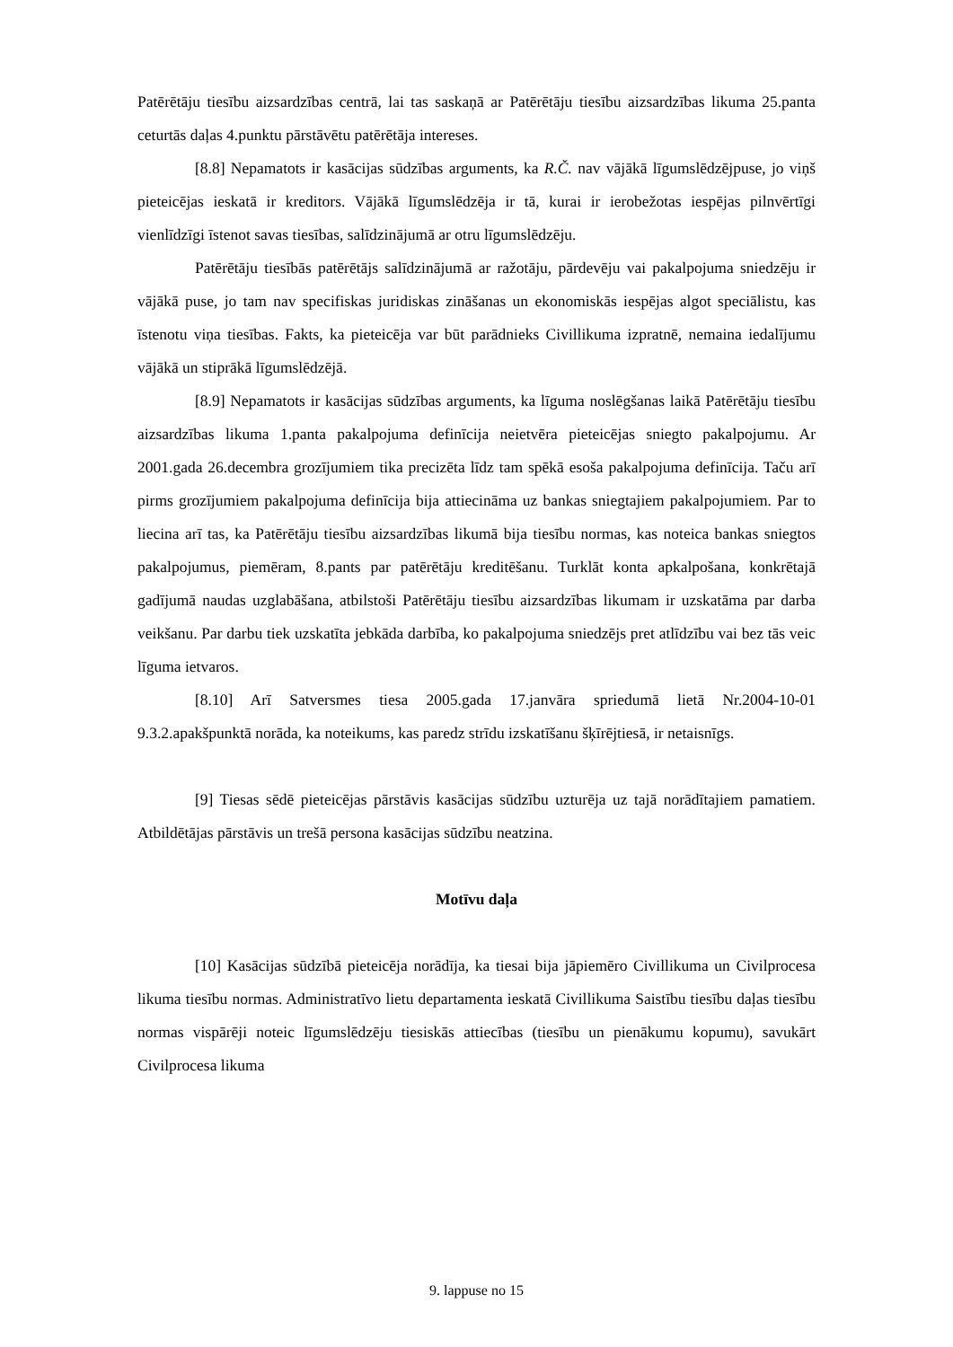Patērētāju tiesību aizsardzības centrā, lai tas saskaņā ar Patērētāju tiesību aizsardzības likuma 25.panta ceturtās daļas 4.punktu pārstāvētu patērētāja intereses.
[8.8] Nepamatots ir kasācijas sūdzības arguments, ka R.Č. nav vājākā līgumslēdzējpuse, jo viņš pieteicējas ieskatā ir kreditors. Vājākā līgumslēdzēja ir tā, kurai ir ierobežotas iespējas pilnvērtīgi vienlīdzīgi īstenot savas tiesības, salīdzinājumā ar otru līgumslēdzēju.
Patērētāju tiesībās patērētājs salīdzinājumā ar ražotāju, pārdevēju vai pakalpojuma sniedzēju ir vājākā puse, jo tam nav specifiskas juridiskas zināšanas un ekonomiskās iespējas algot speciālistu, kas īstenotu viņa tiesības. Fakts, ka pieteicēja var būt parādnieks Civillikuma izpratnē, nemaina iedalījumu vājākā un stiprākā līgumslēdzējā.
[8.9] Nepamatots ir kasācijas sūdzības arguments, ka līguma noslēgšanas laikā Patērētāju tiesību aizsardzības likuma 1.panta pakalpojuma definīcija neietvēra pieteicējas sniegto pakalpojumu. Ar 2001.gada 26.decembra grozījumiem tika precizēta līdz tam spēkā esoša pakalpojuma definīcija. Taču arī pirms grozījumiem pakalpojuma definīcija bija attiecināma uz bankas sniegtajiem pakalpojumiem. Par to liecina arī tas, ka Patērētāju tiesību aizsardzības likumā bija tiesību normas, kas noteica bankas sniegtos pakalpojumus, piemēram, 8.pants par patērētāju kreditēšanu. Turklāt konta apkalpošana, konkrētajā gadījumā naudas uzglabāšana, atbilstoši Patērētāju tiesību aizsardzības likumam ir uzskatāma par darba veikšanu. Par darbu tiek uzskatīta jebkāda darbība, ko pakalpojuma sniedzējs pret atlīdzību vai bez tās veic līguma ietvaros.
[8.10] Arī Satversmes tiesa 2005.gada 17.janvāra spriedumā lietā Nr.2004-10-01 9.3.2.apakšpunktā norāda, ka noteikums, kas paredz strīdu izskatīšanu šķīrējtiesā, ir netaisnīgs.
[9] Tiesas sēdē pieteicējas pārstāvis kasācijas sūdzību uzturēja uz tajā norādītajiem pamatiem. Atbildētājas pārstāvis un trešā persona kasācijas sūdzību neatzina.
Motīvu daļa
[10] Kasācijas sūdzībā pieteicēja norādīja, ka tiesai bija jāpiemēro Civillikuma un Civilprocesa likuma tiesību normas. Administratīvo lietu departamenta ieskatā Civillikuma Saistību tiesību daļas tiesību normas vispārēji noteic līgumslēdzēju tiesiskās attiecības (tiesību un pienākumu kopumu), savukārt Civilprocesa likuma
9. lappuse no 15